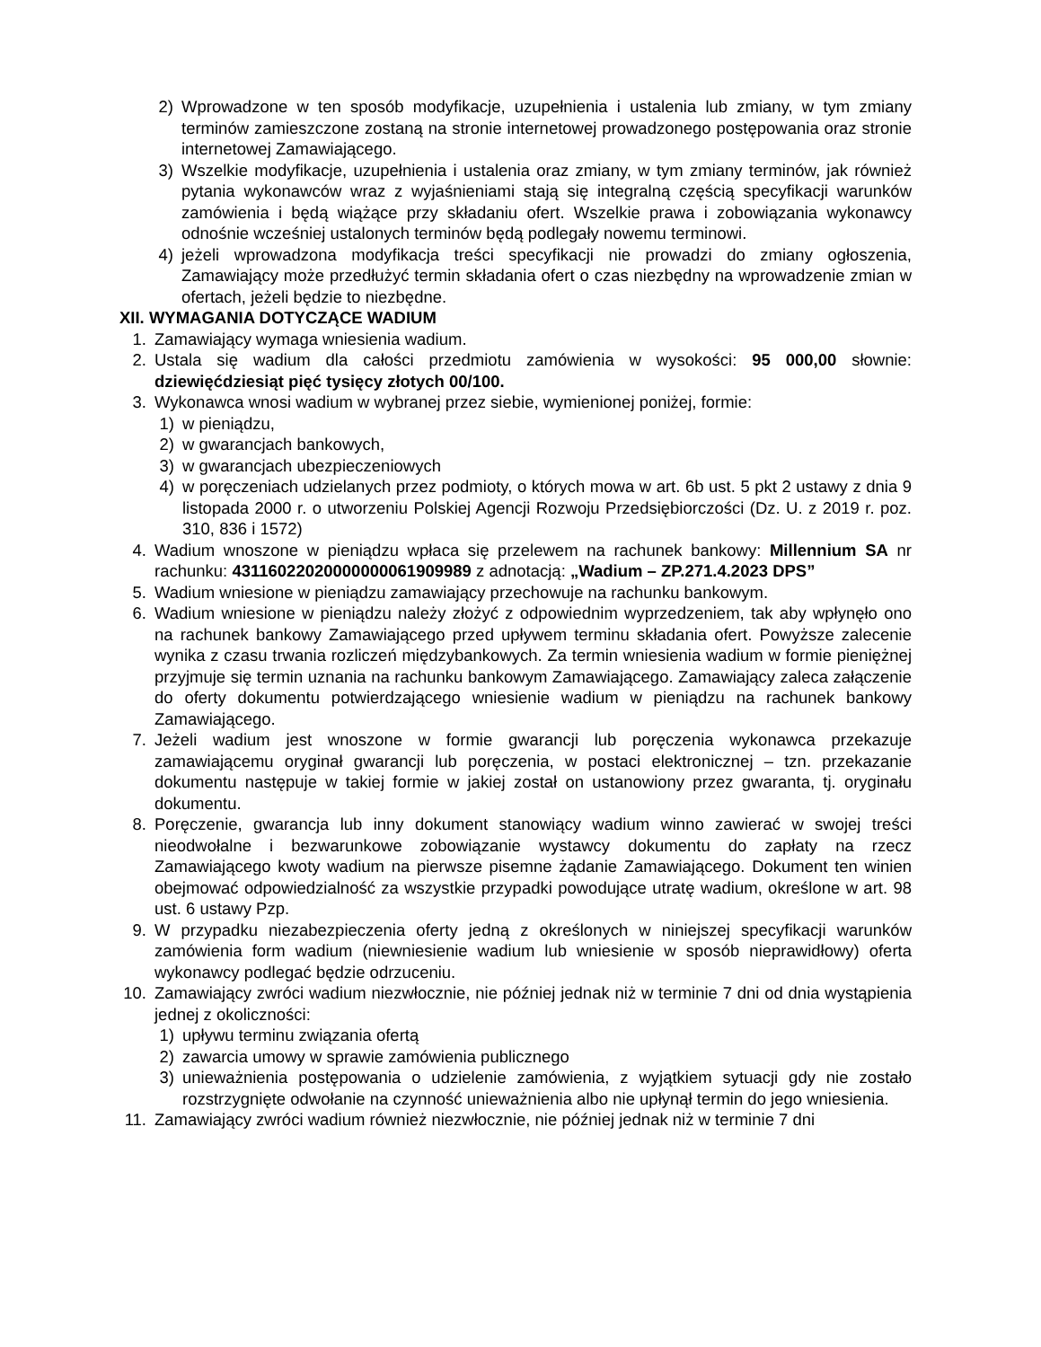2) Wprowadzone w ten sposób modyfikacje, uzupełnienia i ustalenia lub zmiany, w tym zmiany terminów zamieszczone zostaną na stronie internetowej prowadzonego postępowania oraz stronie internetowej Zamawiającego.
3) Wszelkie modyfikacje, uzupełnienia i ustalenia oraz zmiany, w tym zmiany terminów, jak również pytania wykonawców wraz z wyjaśnieniami stają się integralną częścią specyfikacji warunków zamówienia i będą wiążące przy składaniu ofert. Wszelkie prawa i zobowiązania wykonawcy odnośnie wcześniej ustalonych terminów będą podlegały nowemu terminowi.
4) jeżeli wprowadzona modyfikacja treści specyfikacji nie prowadzi do zmiany ogłoszenia, Zamawiający może przedłużyć termin składania ofert o czas niezbędny na wprowadzenie zmian w ofertach, jeżeli będzie to niezbędne.
XII. WYMAGANIA DOTYCZĄCE WADIUM
1. Zamawiający wymaga wniesienia wadium.
2. Ustala się wadium dla całości przedmiotu zamówienia w wysokości: 95 000,00 słownie: dziewięćdziesiąt pięć tysięcy złotych 00/100.
3. Wykonawca wnosi wadium w wybranej przez siebie, wymienionej poniżej, formie:
1) w pieniądzu,
2) w gwarancjach bankowych,
3) w gwarancjach ubezpieczeniowych
4) w poręczeniach udzielanych przez podmioty, o których mowa w art. 6b ust. 5 pkt 2 ustawy z dnia 9 listopada 2000 r. o utworzeniu Polskiej Agencji Rozwoju Przedsiębiorczości (Dz. U. z 2019 r. poz. 310, 836 i 1572)
4. Wadium wnoszone w pieniądzu wpłaca się przelewem na rachunek bankowy: Millennium SA nr rachunku: 43116022020000000061909989 z adnotacją: „Wadium – ZP.271.4.2023 DPS”
5. Wadium wniesione w pieniądzu zamawiający przechowuje na rachunku bankowym.
6. Wadium wniesione w pieniądzu należy złożyć z odpowiednim wyprzedzeniem, tak aby wpłynęło ono na rachunek bankowy Zamawiającego przed upływem terminu składania ofert. Powyższe zalecenie wynika z czasu trwania rozliczeń międzybankowych. Za termin wniesienia wadium w formie pieniężnej przyjmuje się termin uznania na rachunku bankowym Zamawiającego. Zamawiający zaleca załączenie do oferty dokumentu potwierdzającego wniesienie wadium w pieniądzu na rachunek bankowy Zamawiającego.
7. Jeżeli wadium jest wnoszone w formie gwarancji lub poręczenia wykonawca przekazuje zamawiającemu oryginał gwarancji lub poręczenia, w postaci elektronicznej – tzn. przekazanie dokumentu następuje w takiej formie w jakiej został on ustanowiony przez gwaranta, tj. oryginału dokumentu.
8. Poręczenie, gwarancja lub inny dokument stanowiący wadium winno zawierać w swojej treści nieodwołalne i bezwarunkowe zobowiązanie wystawcy dokumentu do zapłaty na rzecz Zamawiającego kwoty wadium na pierwsze pisemne żądanie Zamawiającego. Dokument ten winien obejmować odpowiedzialność za wszystkie przypadki powodujące utratę wadium, określone w art. 98 ust. 6 ustawy Pzp.
9. W przypadku niezabezpieczenia oferty jedną z określonych w niniejszej specyfikacji warunków zamówienia form wadium (niewniesienie wadium lub wniesienie w sposób nieprawidłowy) oferta wykonawcy podlegać będzie odrzuceniu.
10. Zamawiający zwróci wadium niezwłocznie, nie później jednak niż w terminie 7 dni od dnia wystąpienia jednej z okoliczności:
1) upływu terminu związania ofertą
2) zawarcia umowy w sprawie zamówienia publicznego
3) unieważnienia postępowania o udzielenie zamówienia, z wyjątkiem sytuacji gdy nie zostało rozstrzygnięte odwołanie na czynność unieważnienia albo nie upłynął termin do jego wniesienia.
11. Zamawiający zwróci wadium również niezwłocznie, nie później jednak niż w terminie 7 dni